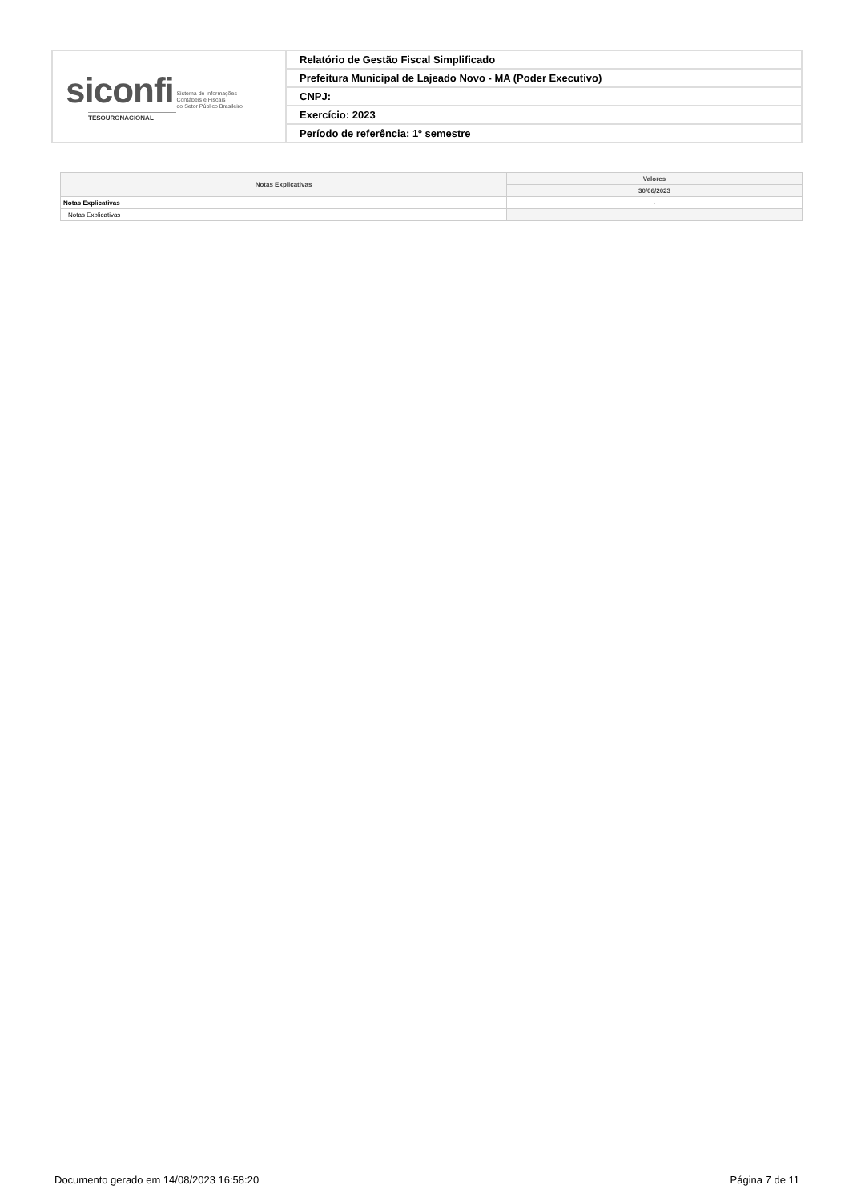| siconfi Sistema de Informações Contábeis e Fiscais do Setor Público Brasileiro TESOURONACIONAL | Relatório de Gestão Fiscal Simplificado |
| | Prefeitura Municipal de Lajeado Novo - MA (Poder Executivo) |
| | CNPJ: |
| | Exercício: 2023 |
| | Período de referência: 1º semestre |
| Notas Explicativas | Valores |
| --- | --- |
| | 30/06/2023 |
| Notas Explicativas | - |
| Notas Explicativas | |
Documento gerado em 14/08/2023 16:58:20 Página 7 de 11